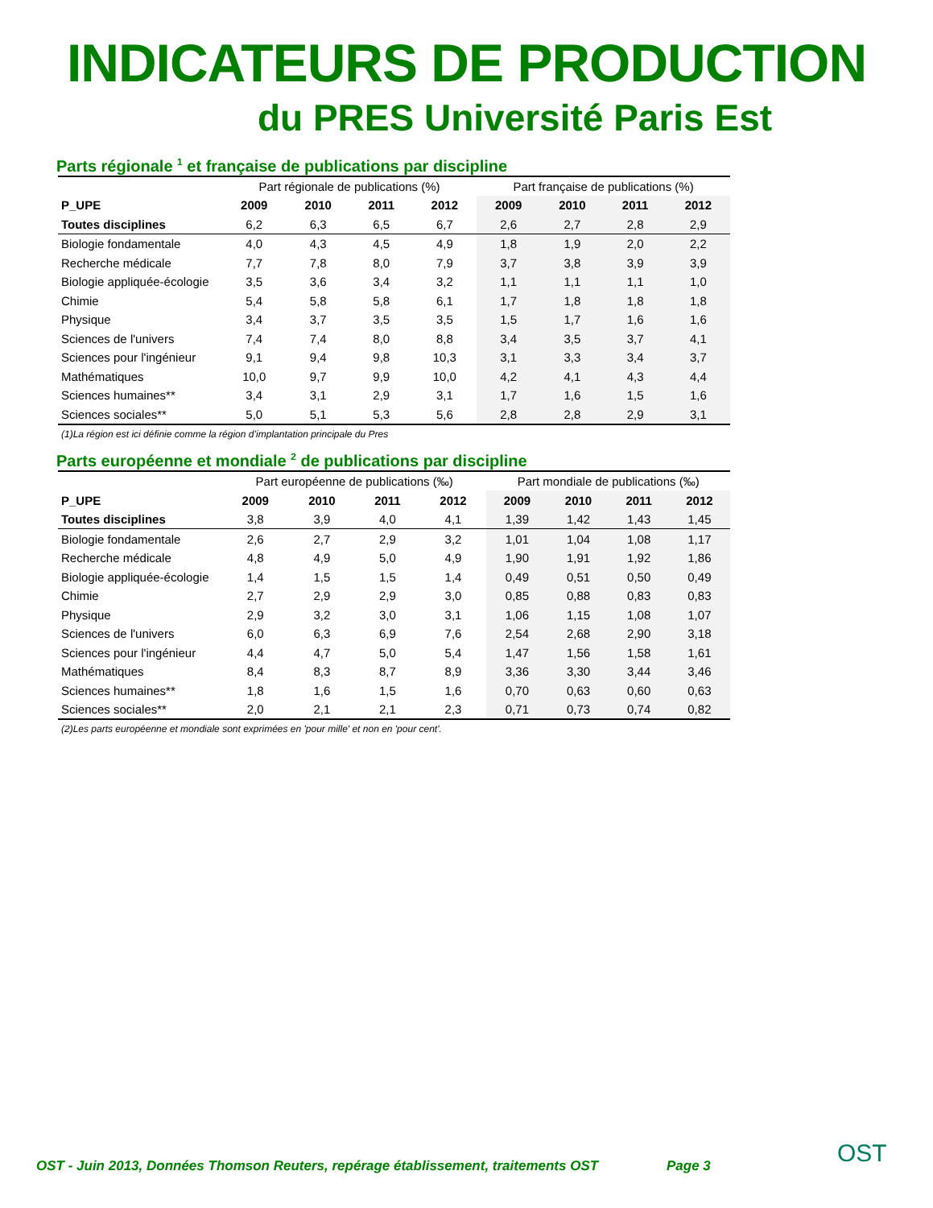INDICATEURS DE PRODUCTION
du PRES Université Paris Est
Parts régionale <sup>1</sup> et française de publications par discipline
| | Part régionale de publications (%) | | | | Part française de publications (%) | | | |
| P_UPE | 2009 | 2010 | 2011 | 2012 | 2009 | 2010 | 2011 | 2012 |
| Toutes disciplines | 6,2 | 6,3 | 6,5 | 6,7 | 2,6 | 2,7 | 2,8 | 2,9 |
| Biologie fondamentale | 4,0 | 4,3 | 4,5 | 4,9 | 1,8 | 1,9 | 2,0 | 2,2 |
| Recherche médicale | 7,7 | 7,8 | 8,0 | 7,9 | 3,7 | 3,8 | 3,9 | 3,9 |
| Biologie appliquée-écologie | 3,5 | 3,6 | 3,4 | 3,2 | 1,1 | 1,1 | 1,1 | 1,0 |
| Chimie | 5,4 | 5,8 | 5,8 | 6,1 | 1,7 | 1,8 | 1,8 | 1,8 |
| Physique | 3,4 | 3,7 | 3,5 | 3,5 | 1,5 | 1,7 | 1,6 | 1,6 |
| Sciences de l'univers | 7,4 | 7,4 | 8,0 | 8,8 | 3,4 | 3,5 | 3,7 | 4,1 |
| Sciences pour l'ingénieur | 9,1 | 9,4 | 9,8 | 10,3 | 3,1 | 3,3 | 3,4 | 3,7 |
| Mathématiques | 10,0 | 9,7 | 9,9 | 10,0 | 4,2 | 4,1 | 4,3 | 4,4 |
| Sciences humaines** | 3,4 | 3,1 | 2,9 | 3,1 | 1,7 | 1,6 | 1,5 | 1,6 |
| Sciences sociales** | 5,0 | 5,1 | 5,3 | 5,6 | 2,8 | 2,8 | 2,9 | 3,1 |
(1)La région est ici définie comme la région d’implantation principale du Pres
Parts européenne et mondiale <sup>2</sup> de publications par discipline
| | Part européenne de publications (‰) | | | | Part mondiale de publications (‰) | | | |
| P_UPE | 2009 | 2010 | 2011 | 2012 | 2009 | 2010 | 2011 | 2012 |
| Toutes disciplines | 3,8 | 3,9 | 4,0 | 4,1 | 1,39 | 1,42 | 1,43 | 1,45 |
| Biologie fondamentale | 2,6 | 2,7 | 2,9 | 3,2 | 1,01 | 1,04 | 1,08 | 1,17 |
| Recherche médicale | 4,8 | 4,9 | 5,0 | 4,9 | 1,90 | 1,91 | 1,92 | 1,86 |
| Biologie appliquée-écologie | 1,4 | 1,5 | 1,5 | 1,4 | 0,49 | 0,51 | 0,50 | 0,49 |
| Chimie | 2,7 | 2,9 | 2,9 | 3,0 | 0,85 | 0,88 | 0,83 | 0,83 |
| Physique | 2,9 | 3,2 | 3,0 | 3,1 | 1,06 | 1,15 | 1,08 | 1,07 |
| Sciences de l'univers | 6,0 | 6,3 | 6,9 | 7,6 | 2,54 | 2,68 | 2,90 | 3,18 |
| Sciences pour l'ingénieur | 4,4 | 4,7 | 5,0 | 5,4 | 1,47 | 1,56 | 1,58 | 1,61 |
| Mathématiques | 8,4 | 8,3 | 8,7 | 8,9 | 3,36 | 3,30 | 3,44 | 3,46 |
| Sciences humaines** | 1,8 | 1,6 | 1,5 | 1,6 | 0,70 | 0,63 | 0,60 | 0,63 |
| Sciences sociales** | 2,0 | 2,1 | 2,1 | 2,3 | 0,71 | 0,73 | 0,74 | 0,82 |
(2)Les parts européenne et mondiale sont exprimées en 'pour mille' et non en 'pour cent'.
OST - Juin 2013, Données Thomson Reuters, repérage établissement, traitements OST
Page 3 OST